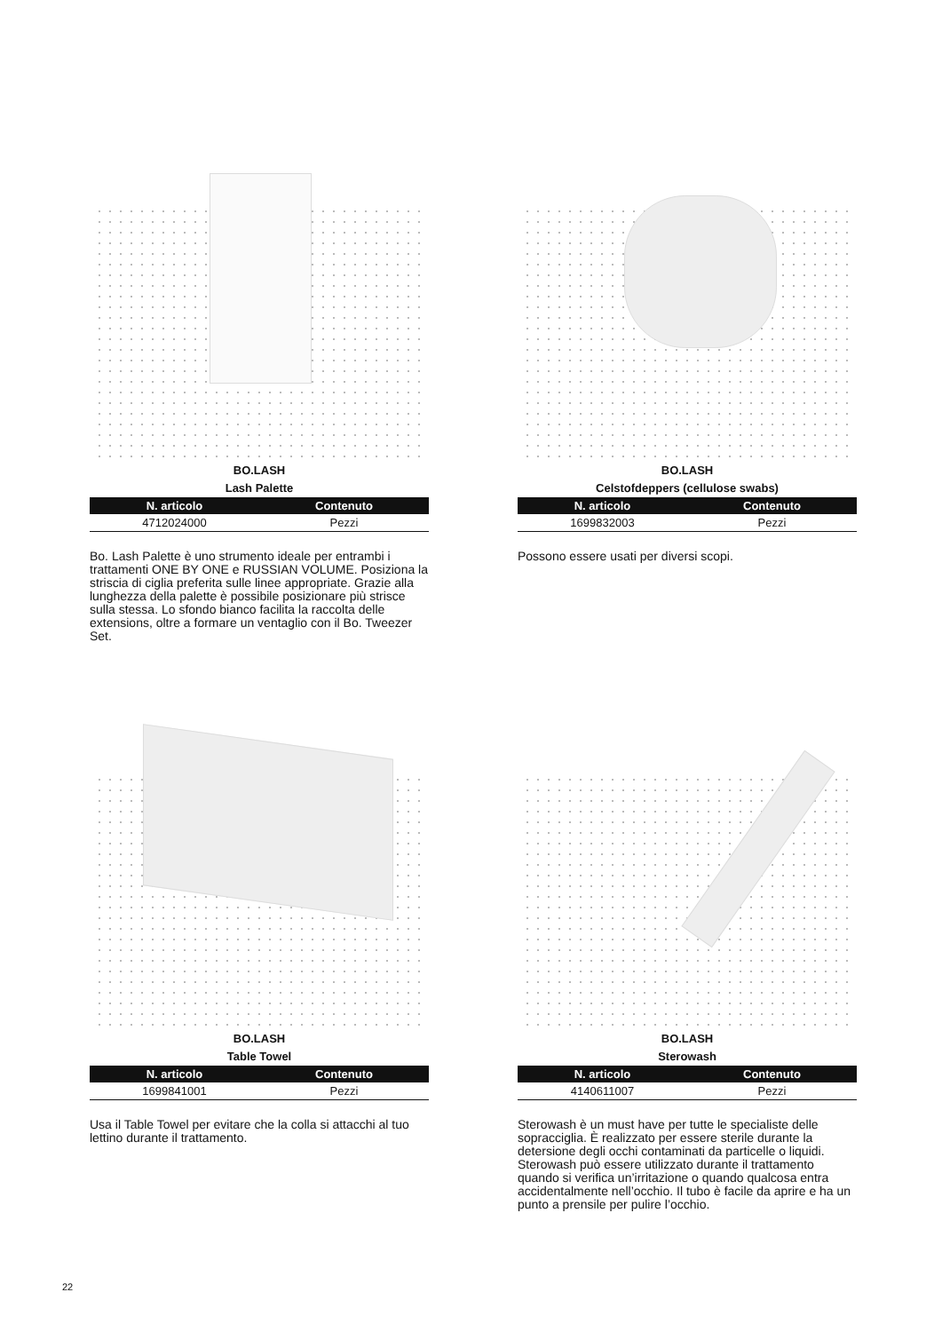BO.LASH
Lash Palette
| N. articolo | Contenuto |
| --- | --- |
| 4712024000 | Pezzi |
Bo. Lash Palette è uno strumento ideale per entrambi i trattamenti ONE BY ONE e RUSSIAN VOLUME. Posiziona la striscia di ciglia preferita sulle linee appropriate. Grazie alla lunghezza della palette è possibile posizionare più strisce sulla stessa. Lo sfondo bianco facilita la raccolta delle extensions, oltre a formare un ventaglio con il Bo. Tweezer Set.
BO.LASH
Celstofdeppers (cellulose swabs)
| N. articolo | Contenuto |
| --- | --- |
| 1699832003 | Pezzi |
Possono essere usati per diversi scopi.
BO.LASH
Table Towel
| N. articolo | Contenuto |
| --- | --- |
| 1699841001 | Pezzi |
Usa il Table Towel per evitare che la colla si attacchi al tuo lettino durante il trattamento.
BO.LASH
Sterowash
| N. articolo | Contenuto |
| --- | --- |
| 4140611007 | Pezzi |
Sterowash è un must have per tutte le specialiste delle sopracciglia. È realizzato per essere sterile durante la detersione degli occhi contaminati da particelle o liquidi. Sterowash può essere utilizzato durante il trattamento quando si verifica un’irritazione o quando qualcosa entra accidentalmente nell’occhio. Il tubo è facile da aprire e ha un punto a prensile per pulire l’occhio.
22